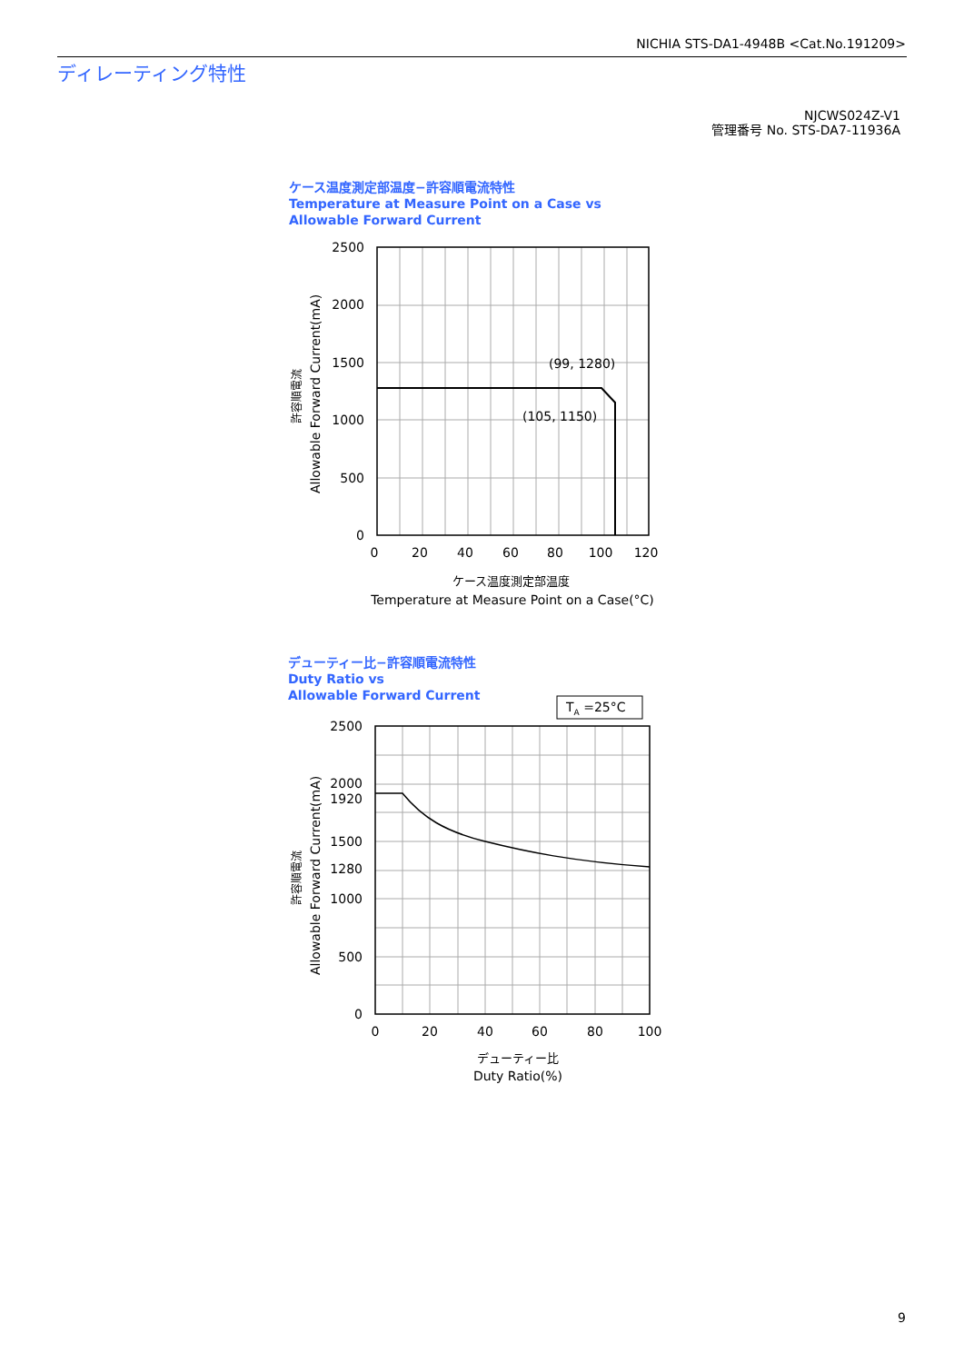NICHIA STS-DA1-4948B <Cat.No.191209>
ディレーティング特性
NJCWS024Z-V1
管理番号 No. STS-DA7-11936A
ケース温度測定部温度−許容順電流特性
Temperature at Measure Point on a Case vs
Allowable Forward Current
(99, 1280)
(105, 1150)
2500
2000
1500
1000
500
0
0
20
40
60
80
100
120
ケース温度測定部温度
Temperature at Measure Point on a Case(°C)
Allowable Forward Current(mA)
許容順電流
デューティー比−許容順電流特性
Duty Ratio vs
Allowable Forward Current
TA =25°C
2500
2000
1920
1500
1280
1000
500
0
0
20
40
60
80
100
デューティー比
Duty Ratio(%)
Allowable Forward Current(mA)
許容順電流
9